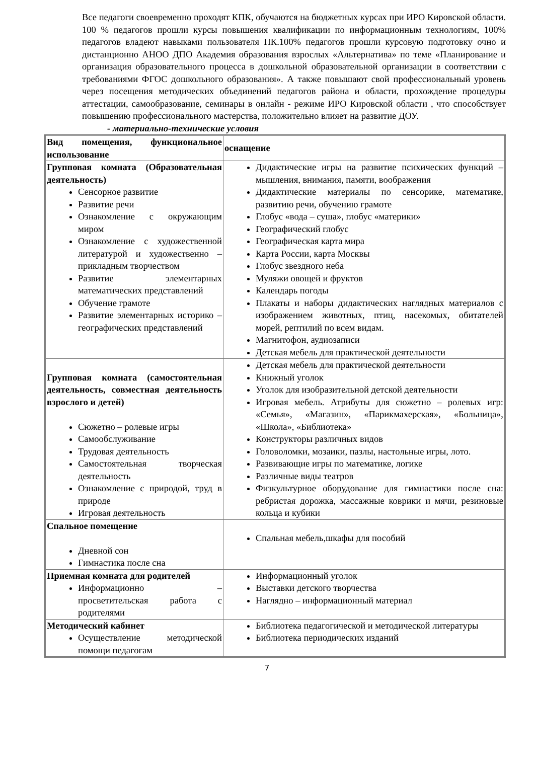Все педагоги своевременно проходят КПК, обучаются на бюджетных курсах при ИРО Кировской области. 100 % педагогов прошли курсы повышения квалификации по информационным технологиям, 100% педагогов владеют навыками пользователя ПК.100% педагогов прошли курсовую подготовку очно и дистанционно АНОО ДПО Академия образования взрослых «Альтернатива» по теме «Планирование и организация образовательного процесса в дошкольной образовательной организации в соответствии с требованиями ФГОС дошкольного образования». А также повышают свой профессиональный уровень через посещения методических объединений педагогов района и области, прохождение процедуры аттестации, самообразование, семинары в онлайн - режиме ИРО Кировской области , что способствует повышению профессионального мастерства, положительно влияет на развитие ДОУ.
- материально-технические условия
| Вид помещения, функциональное использование | оснащение |
| Групповая комната (Образовательная деятельность) Сенсорное развитие Развитие речи Ознакомление с окружающим миром Ознакомление с художественной литературой и художественно – прикладным творчеством Развитие элементарных математических представлений Обучение грамоте Развитие элементарных историко – географических представлений | Дидактические игры на развитие психических функций – мышления, внимания, памяти, воображения Дидактические материалы по сенсорике, математике, развитию речи, обучению грамоте Глобус «вода – суша», глобус «материки» Географический глобус Географическая карта мира Карта России, карта Москвы Глобус звездного неба Муляжи овощей и фруктов Календарь погоды Плакаты и наборы дидактических наглядных материалов с изображением животных, птиц, насекомых, обитателей морей, рептилий по всем видам. Магнитофон, аудиозаписи Детская мебель для практической деятельности |
| Групповая комната (самостоятельная деятельность, совместная деятельность взрослого и детей) Сюжетно – ролевые игры Самообслуживание Трудовая деятельность Самостоятельная творческая деятельность Ознакомление с природой, труд в природе Игровая деятельность | Детская мебель для практической деятельности Книжный уголок Уголок для изобразительной детской деятельности Игровая мебель. Атрибуты для сюжетно – ролевых игр: «Семья», «Магазин», «Парикмахерская», «Больница», «Школа», «Библиотека» Конструкторы различных видов Головоломки, мозаики, пазлы, настольные игры, лото. Развивающие игры по математике, логике Различные виды театров Физкультурное оборудование для гимнастики после сна: ребристая дорожка, массажные коврики и мячи, резиновые кольца и кубики |
| Спальное помещение Дневной сон Гимнастика после сна | Спальная мебель,шкафы для пособий |
| Приемная комната для родителей Информационно – просветительская работа с родителями | Информационный уголок Выставки детского творчества Наглядно – информационный материал |
| Методический кабинет Осуществление методической помощи педагогам | Библиотека педагогической и методической литературы Библиотека периодических изданий |
7